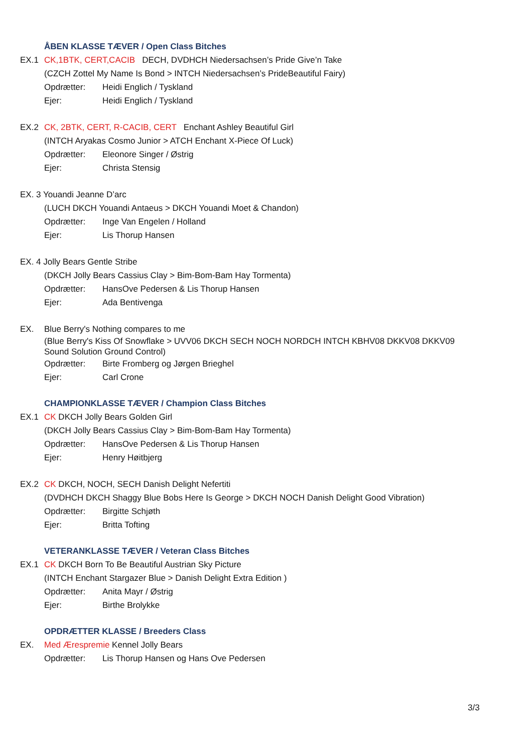ÅBEN KLASSE TÆVER / Open Class Bitches
EX.1 CK,1BTK, CERT,CACIB DECH, DVDHCH Niedersachsen’s Pride Give’n Take
(CZCH Zottel My Name Is Bond > INTCH Niedersachsen’s PrideBeautiful Fairy)
Opdrætter: Heidi Englich / Tyskland
Ejer: Heidi Englich / Tyskland
EX.2 CK, 2BTK, CERT, R-CACIB, CERT Enchant Ashley Beautiful Girl
(INTCH Aryakas Cosmo Junior > ATCH Enchant X-Piece Of Luck)
Opdrætter: Eleonore Singer / Østrig
Ejer: Christa Stensig
EX. 3 Youandi Jeanne D’arc
(LUCH DKCH Youandi Antaeus > DKCH Youandi Moet & Chandon)
Opdrætter: Inge Van Engelen / Holland
Ejer: Lis Thorup Hansen
EX. 4 Jolly Bears Gentle Stribe
(DKCH Jolly Bears Cassius Clay > Bim-Bom-Bam Hay Tormenta)
Opdrætter: HansOve Pedersen & Lis Thorup Hansen
Ejer: Ada Bentivenga
EX. Blue Berry's Nothing compares to me
(Blue Berry's Kiss Of Snowflake > UVV06 DKCH SECH NOCH NORDCH INTCH KBHV08 DKKV08 DKKV09 Sound Solution Ground Control)
Opdrætter: Birte Fromberg og Jørgen Brieghel
Ejer: Carl Crone
CHAMPIONKLASSE TÆVER / Champion Class Bitches
EX.1 CK DKCH Jolly Bears Golden Girl
(DKCH Jolly Bears Cassius Clay > Bim-Bom-Bam Hay Tormenta)
Opdrætter: HansOve Pedersen & Lis Thorup Hansen
Ejer: Henry Høitbjerg
EX.2 CK DKCH, NOCH, SECH Danish Delight Nefertiti
(DVDHCH DKCH Shaggy Blue Bobs Here Is George > DKCH NOCH Danish Delight Good Vibration)
Opdrætter: Birgitte Schjøth
Ejer: Britta Tofting
VETERANKLASSE TÆVER / Veteran Class Bitches
EX.1 CK DKCH Born To Be Beautiful Austrian Sky Picture
(INTCH Enchant Stargazer Blue > Danish Delight Extra Edition )
Opdrætter: Anita Mayr / Østrig
Ejer: Birthe Brolykke
OPDRÆTTER KLASSE / Breeders Class
EX. Med Ærespremie Kennel Jolly Bears
Opdrætter: Lis Thorup Hansen og Hans Ove Pedersen
3/3